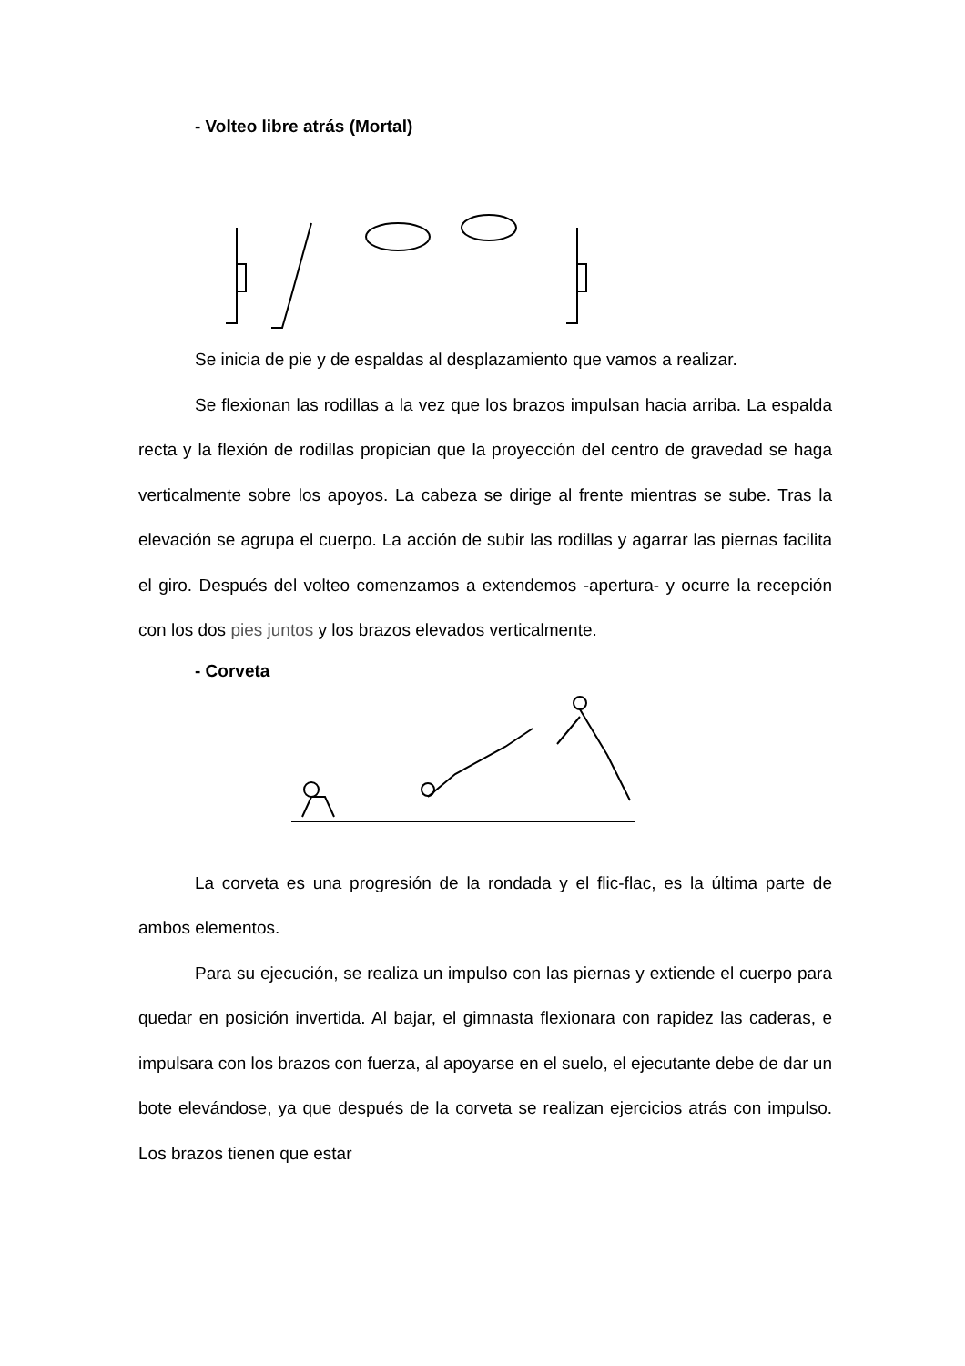- Volteo libre atrás (Mortal)
Se inicia de pie y de espaldas al desplazamiento que vamos a realizar.
Se flexionan las rodillas a la vez que los brazos impulsan hacia arriba. La espalda recta y la flexión de rodillas propician que la proyección del centro de gravedad se haga verticalmente sobre los apoyos. La cabeza se dirige al frente mientras se sube. Tras la elevación se agrupa el cuerpo. La acción de subir las rodillas y agarrar las piernas facilita el giro. Después del volteo comenzamos a extendemos -apertura- y ocurre la recepción con los dos pies juntos y los brazos elevados verticalmente.
- Corveta
La corveta es una progresión de la rondada y el flic-flac, es la última parte de ambos elementos.
Para su ejecución, se realiza un impulso con las piernas y extiende el cuerpo para quedar en posición invertida. Al bajar, el gimnasta flexionara con rapidez las caderas, e impulsara con los brazos con fuerza, al apoyarse en el suelo, el ejecutante debe de dar un bote elevándose, ya que después de la corveta se realizan ejercicios atrás con impulso. Los brazos tienen que estar